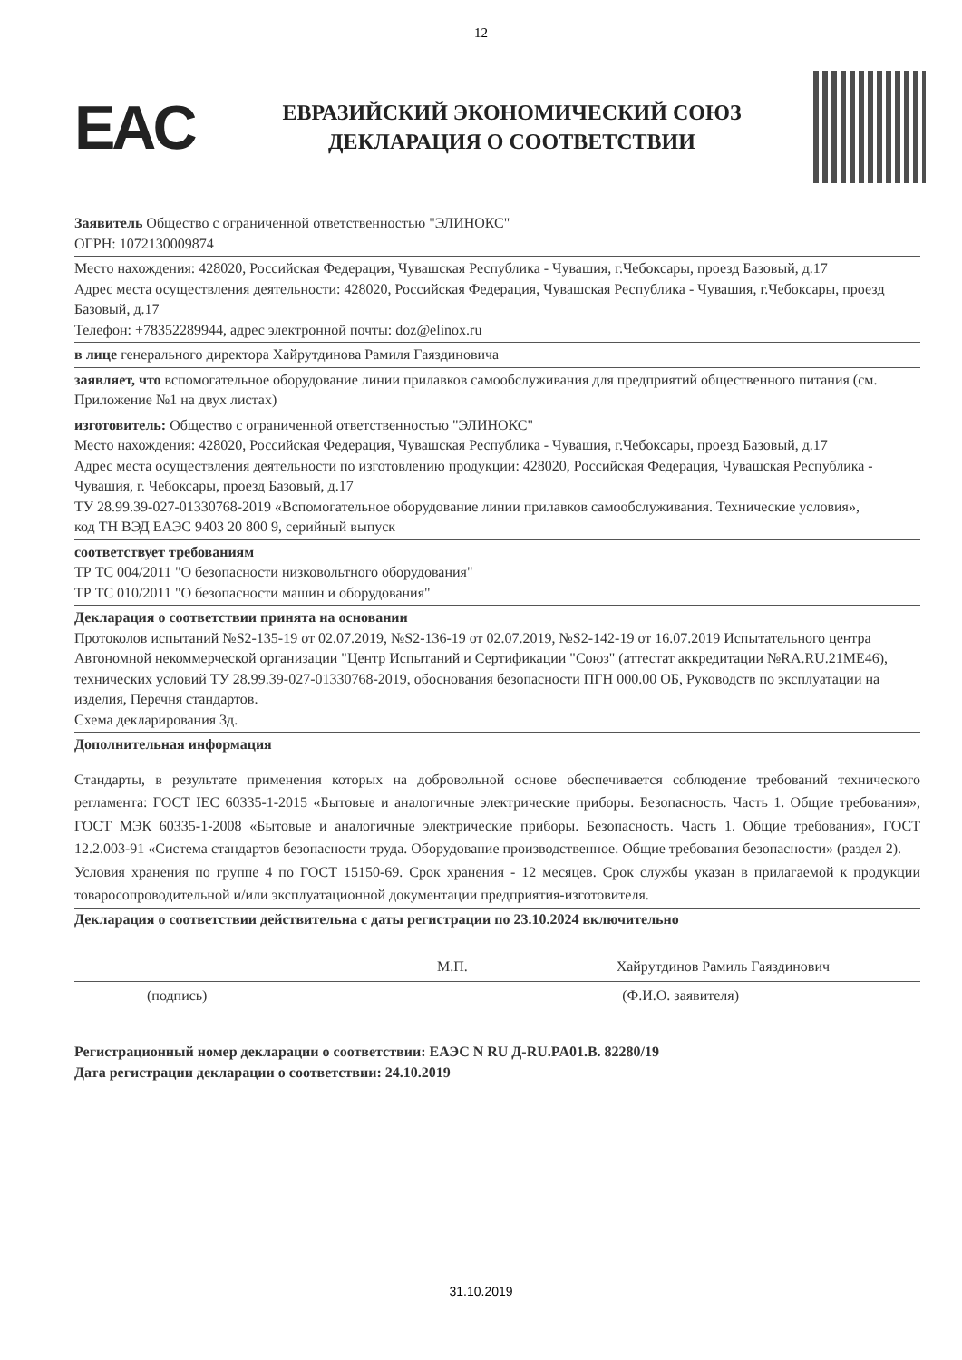12
EAC
ЕВРАЗИЙСКИЙ ЭКОНОМИЧЕСКИЙ СОЮЗ
ДЕКЛАРАЦИЯ О СООТВЕТСТВИИ
Заявитель Общество с ограниченной ответственностью "ЭЛИНОКС"
ОГРН: 1072130009874
Место нахождения: 428020, Российская Федерация, Чувашская Республика - Чувашия, г.Чебоксары, проезд Базовый, д.17
Адрес места осуществления деятельности: 428020, Российская Федерация, Чувашская Республика - Чувашия, г.Чебоксары, проезд Базовый, д.17
Телефон: +78352289944, адрес электронной почты: doz@elinox.ru
в лице генерального директора Хайрутдинова Рамиля Гаяздиновича
заявляет, что вспомогательное оборудование линии прилавков самообслуживания для предприятий общественного питания (см. Приложение №1 на двух листах)
изготовитель: Общество с ограниченной ответственностью "ЭЛИНОКС"
Место нахождения: 428020, Российская Федерация, Чувашская Республика - Чувашия, г.Чебоксары, проезд Базовый, д.17
Адрес места осуществления деятельности по изготовлению продукции: 428020, Российская Федерация, Чувашская Республика - Чувашия, г. Чебоксары, проезд Базовый, д.17
ТУ 28.99.39-027-01330768-2019 «Вспомогательное оборудование линии прилавков самообслуживания. Технические условия»,
код ТН ВЭД ЕАЭС 9403 20 800 9, серийный выпуск
соответствует требованиям
ТР ТС 004/2011 "О безопасности низковольтного оборудования"
ТР ТС 010/2011 "О безопасности машин и оборудования"
Декларация о соответствии принята на основании
Протоколов испытаний №S2-135-19 от 02.07.2019, №S2-136-19 от 02.07.2019, №S2-142-19 от 16.07.2019 Испытательного центра Автономной некоммерческой организации "Центр Испытаний и Сертификации "Союз" (аттестат аккредитации №RA.RU.21МЕ46), технических условий ТУ 28.99.39-027-01330768-2019, обоснования безопасности ПГН 000.00 ОБ, Руководств по эксплуатации на изделия, Перечня стандартов.
Схема декларирования 3д.
Дополнительная информация
Стандарты, в результате применения которых на добровольной основе обеспечивается соблюдение требований технического регламента: ГОСТ IEC 60335-1-2015 «Бытовые и аналогичные электрические приборы. Безопасность. Часть 1. Общие требования», ГОСТ МЭК 60335-1-2008 «Бытовые и аналогичные электрические приборы. Безопасность. Часть 1. Общие требования», ГОСТ 12.2.003-91 «Система стандартов безопасности труда. Оборудование производственное. Общие требования безопасности» (раздел 2).
Условия хранения по группе 4 по ГОСТ 15150-69. Срок хранения - 12 месяцев. Срок службы указан в прилагаемой к продукции товаросопроводительной и/или эксплуатационной документации предприятия-изготовителя.
Декларация о соответствии действительна с даты регистрации по 23.10.2024 включительно
М.П. Хайрутдинов Рамиль Гаяздинович
(подпись) (Ф.И.О. заявителя)
Регистрационный номер декларации о соответствии: ЕАЭС N RU Д-RU.PA01.B. 82280/19
Дата регистрации декларации о соответствии: 24.10.2019
31.10.2019